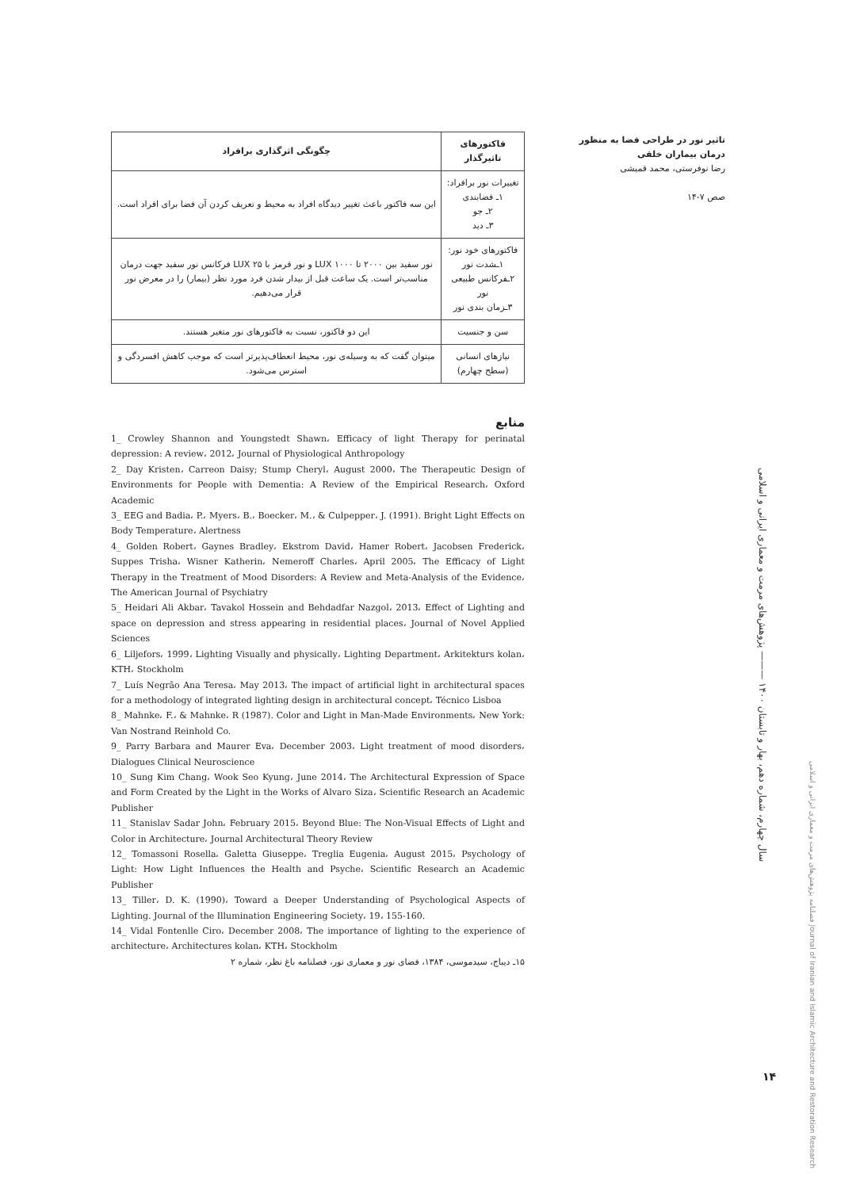تاثیر نور در طراحی فضا به منظور درمان بیماران خلقی
رضا نوفرستی، محمد قمیشی
صص ۷-۱۴
| فاکتورهای تاثیرگذار | چگونگی اثرگذاری برافراد |
| --- | --- |
| تغییرات نور برافراد: ۱ـ فضابندی ۲ـ جو ۳ـ دید | این سه فاکتور باعث تغییر دیدگاه افراد به محیط و تعریف کردن آن فضا برای افراد است. |
| فاکتورهای خود نور: ۱ـشدت نور ۲ـفرکانس طبیعی نور ۳ـزمان بندی نور | نور سفید بین ۲۰۰۰ تا ۱۰۰۰ LUX و نور قرمز با ۲۵ LUX فرکانس نور سفید جهت درمان مناسب‌تر است. یک ساعت قبل از بیدار شدن فرد مورد نظر (بیمار) را در معرض نور قرار می‌دهیم. |
| سن و جنسیت | این دو فاکتور، نسبت به فاکتورهای نور متغیر هستند. |
| نیازهای انسانی (سطح چهارم) | میتوان گفت که به وسیله‌ی نور، محیط انعطاف‌پذیرتر است که موجب کاهش افسردگی و استرس می‌شود. |
منابع
1_ Crowley Shannon and Youngstedt Shawn، Efficacy of light Therapy for perinatal depression: A review، 2012، Journal of Physiological Anthropology
2_ Day Kristen، Carreon Daisy; Stump Cheryl، August 2000، The Therapeutic Design of Environments for People with Dementia: A Review of the Empirical Research، Oxford Academic
3_ EEG and Badia، P.، Myers، B.، Boecker، M.، & Culpepper، J. (1991). Bright Light Effects on Body Temperature، Alertness
4_ Golden Robert، Gaynes Bradley، Ekstrom David، Hamer Robert، Jacobsen Frederick، Suppes Trisha، Wisner Katherin، Nemeroff Charles، April 2005، The Efficacy of Light Therapy in the Treatment of Mood Disorders: A Review and Meta-Analysis of the Evidence، The American Journal of Psychiatry
5_ Heidari Ali Akbar، Tavakol Hossein and Behdadfar Nazgol، 2013، Effect of Lighting and space on depression and stress appearing in residential places، Journal of Novel Applied Sciences
6_ Liljefors، 1999، Lighting Visually and physically، Lighting Department، Arkitekturs kolan، KTH، Stockholm
7_ Luís Negrão Ana Teresa، May 2013، The impact of artificial light in architectural spaces for a methodology of integrated lighting design in architectural concept، Técnico Lisboa
8_ Mahnke، F.، & Mahnke، R (1987). Color and Light in Man-Made Environments، New York: Van Nostrand Reinhold Co.
9_ Parry Barbara and Maurer Eva، December 2003، Light treatment of mood disorders، Dialogues Clinical Neuroscience
10_ Sung Kim Chang، Wook Seo Kyung، June 2014، The Architectural Expression of Space and Form Created by the Light in the Works of Alvaro Siza، Scientific Research an Academic Publisher
11_ Stanislav Sadar John، February 2015، Beyond Blue: The Non-Visual Effects of Light and Color in Architecture، Journal Architectural Theory Review
12_ Tomassoni Rosella، Galetta Giuseppe، Treglia Eugenia، August 2015، Psychology of Light: How Light Influences the Health and Psyche، Scientific Research an Academic Publisher
13_ Tiller، D. K. (1990)، Toward a Deeper Understanding of Psychological Aspects of Lighting. Journal of the Illumination Engineering Society، 19، 155-160.
14_ Vidal Fontenlle Ciro، December 2008، The importance of lighting to the experience of architecture، Architectures kolan، KTH، Stockholm
۱۵ـ دیباج، سیدموسی، ۱۳۸۴، فضای نور و معماری نور، فصلنامه باغ نظر، شماره ۲
سال چهارم، شماره دهم، بهار و تابستان ۱۴۰۰ ——— پژوهش‌های مرمت و معماری ایرانی و اسلامی
فصلنامه پژوهش‌های مرمت و معماری ایرانی و اسلامی Journal of Iranian and Islamic Architecture and Restoration Research
۱۴